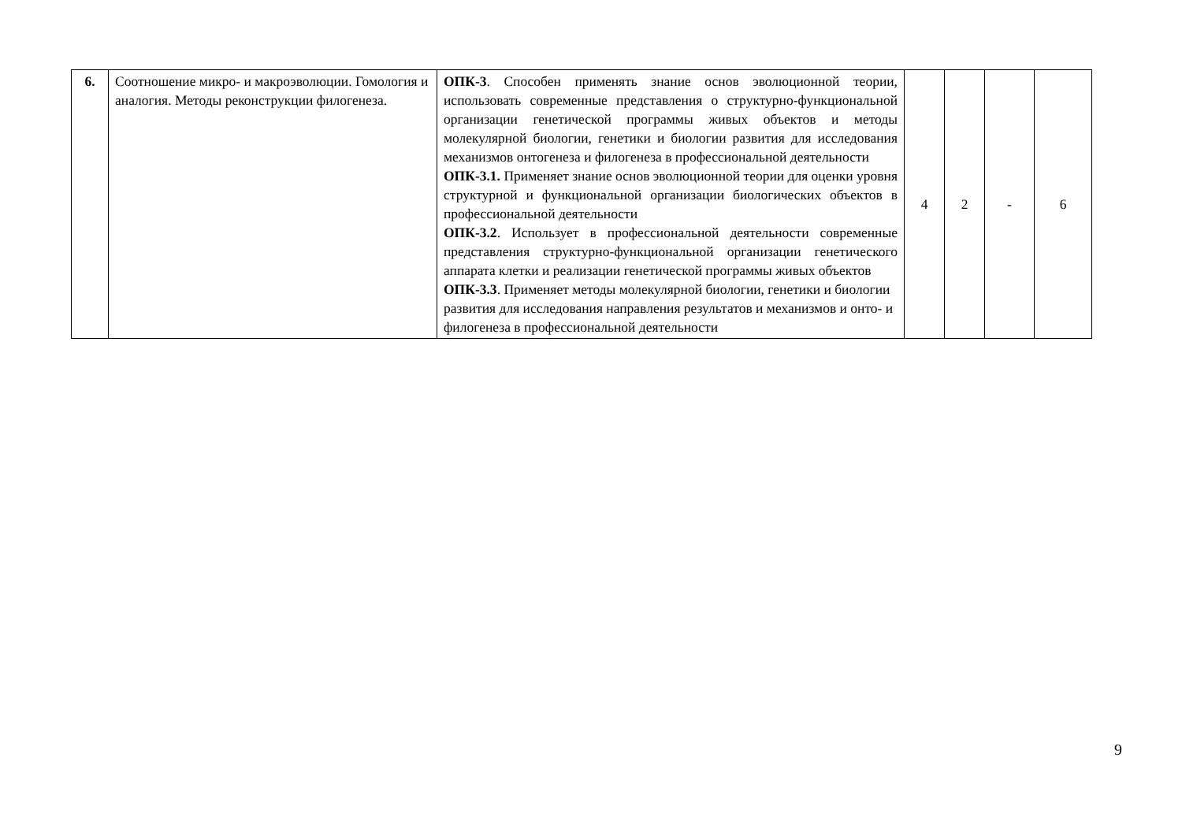| 6. | Соотношение микро- и макроэволюции. Гомология и аналогия. Методы реконструкции филогенеза. | ОПК-3 . Способен применять знание основ эволюционной теории, использовать современные представления о структурно-функциональной организации генетической программы живых объектов и методы молекулярной биологии, генетики и биологии развития для исследования механизмов онтогенеза и филогенеза в профессиональной деятельности ОПК-3.1. Применяет знание основ эволюционной теории для оценки уровня структурной и функциональной организации биологических объектов в профессиональной деятельности ОПК-3.2 . Использует в профессиональной деятельности современные представления структурно-функциональной организации генетического аппарата клетки и реализации генетической программы живых объектов ОПК-3.3 . Применяет методы молекулярной биологии, генетики и биологии развития для исследования направления результатов и механизмов и онто- и филогенеза в профессиональной деятельности | 4 | 2 | - | 6 |
9